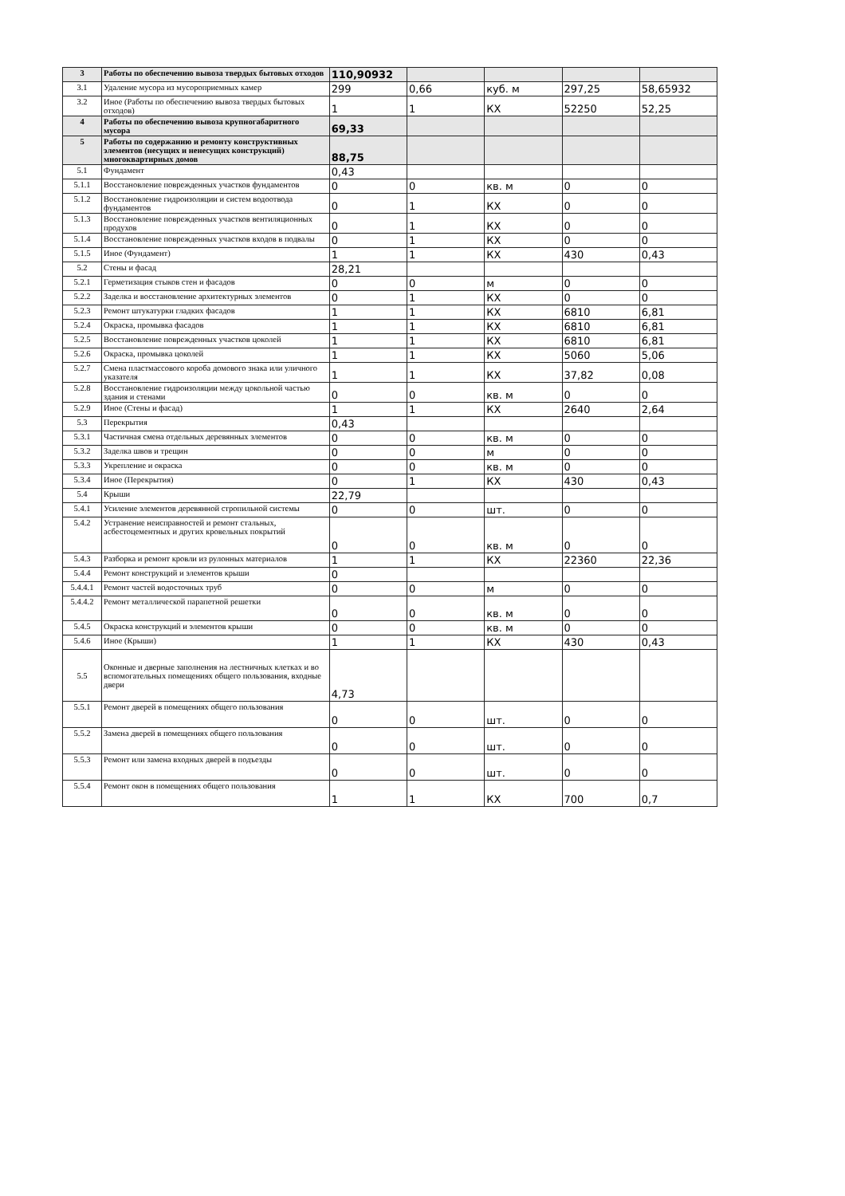| 3 | Работы по обеспечению вывоза твердых бытовых отходов | 110,90932 | | | | |
| 3.1 | Удаление мусора из мусороприемных камер | 299 | 0,66 | куб. м | 297,25 | 58,65932 |
| 3.2 | Иное (Работы по обеспечению вывоза твердых бытовых отходов) | 1 | 1 | КХ | 52250 | 52,25 |
| 4 | Работы по обеспечению вывоза крупногабаритного мусора | 69,33 | | | | |
| 5 | Работы по содержанию и ремонту конструктивных элементов (несущих и ненесущих конструкций) многоквартирных домов | 88,75 | | | | |
| 5.1 | Фундамент | 0,43 | | | | |
| 5.1.1 | Восстановление поврежденных участков фундаментов | 0 | 0 | кв. м | 0 | 0 |
| 5.1.2 | Восстановление гидроизоляции и систем водоотвода фундаментов | 0 | 1 | КХ | 0 | 0 |
| 5.1.3 | Восстановление поврежденных участков вентиляционных продухов | 0 | 1 | КХ | 0 | 0 |
| 5.1.4 | Восстановление поврежденных участков входов в подвалы | 0 | 1 | КХ | 0 | 0 |
| 5.1.5 | Иное (Фундамент) | 1 | 1 | КХ | 430 | 0,43 |
| 5.2 | Стены и фасад | 28,21 | | | | |
| 5.2.1 | Герметизация стыков стен и фасадов | 0 | 0 | м | 0 | 0 |
| 5.2.2 | Заделка и восстановление архитектурных элементов | 0 | 1 | КХ | 0 | 0 |
| 5.2.3 | Ремонт штукатурки гладких фасадов | 1 | 1 | КХ | 6810 | 6,81 |
| 5.2.4 | Окраска, промывка фасадов | 1 | 1 | КХ | 6810 | 6,81 |
| 5.2.5 | Восстановление поврежденных участков цоколей | 1 | 1 | КХ | 6810 | 6,81 |
| 5.2.6 | Окраска, промывка цоколей | 1 | 1 | КХ | 5060 | 5,06 |
| 5.2.7 | Смена пластмассового короба домового знака или уличного указателя | 1 | 1 | КХ | 37,82 | 0,08 |
| 5.2.8 | Восстановление гидроизоляции между цокольной частью здания и стенами | 0 | 0 | кв. м | 0 | 0 |
| 5.2.9 | Иное (Стены и фасад) | 1 | 1 | КХ | 2640 | 2,64 |
| 5.3 | Перекрытия | 0,43 | | | | |
| 5.3.1 | Частичная смена отдельных деревянных элементов | 0 | 0 | кв. м | 0 | 0 |
| 5.3.2 | Заделка швов и трещин | 0 | 0 | м | 0 | 0 |
| 5.3.3 | Укрепление и окраска | 0 | 0 | кв. м | 0 | 0 |
| 5.3.4 | Иное (Перекрытия) | 0 | 1 | КХ | 430 | 0,43 |
| 5.4 | Крыши | 22,79 | | | | |
| 5.4.1 | Усиление элементов деревянной стропильной системы | 0 | 0 | шт. | 0 | 0 |
| 5.4.2 | Устранение неисправностей и ремонт стальных, асбестоцементных и других кровельных покрытий | 0 | 0 | кв. м | 0 | 0 |
| 5.4.3 | Разборка и ремонт кровли из рулонных материалов | 1 | 1 | КХ | 22360 | 22,36 |
| 5.4.4 | Ремонт конструкций и элементов крыши | 0 | | | | |
| 5.4.4.1 | Ремонт частей водосточных труб | 0 | 0 | м | 0 | 0 |
| 5.4.4.2 | Ремонт металлической парапетной решетки | 0 | 0 | кв. м | 0 | 0 |
| 5.4.5 | Окраска конструкций и элементов крыши | 0 | 0 | кв. м | 0 | 0 |
| 5.4.6 | Иное (Крыши) | 1 | 1 | КХ | 430 | 0,43 |
| 5.5 | Оконные и дверные заполнения на лестничных клетках и во вспомогательных помещениях общего пользования, входные двери | 4,73 | | | | |
| 5.5.1 | Ремонт дверей в помещениях общего пользования | 0 | 0 | шт. | 0 | 0 |
| 5.5.2 | Замена дверей в помещениях общего пользования | 0 | 0 | шт. | 0 | 0 |
| 5.5.3 | Ремонт или замена входных дверей в подъезды | 0 | 0 | шт. | 0 | 0 |
| 5.5.4 | Ремонт окон в помещениях общего пользования | 1 | 1 | КХ | 700 | 0,7 |